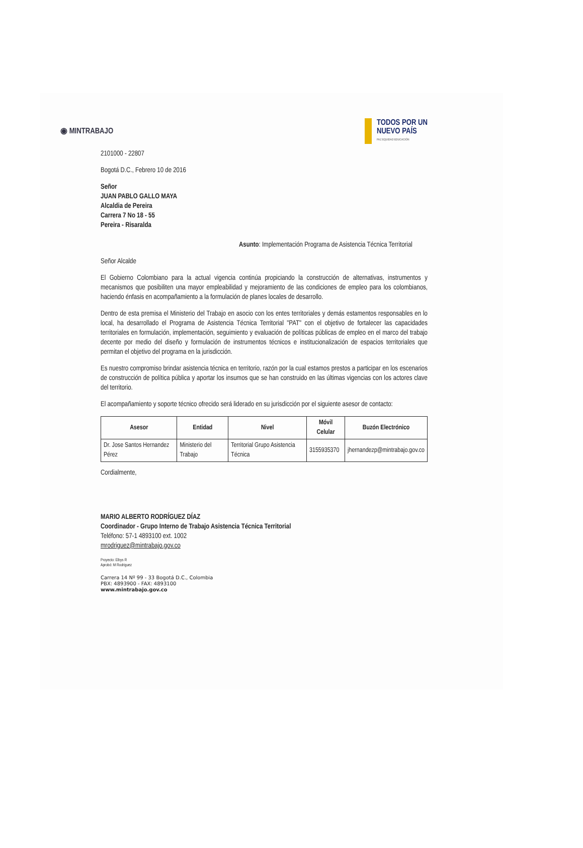◉ MINTRABAJO
TODOS POR UN
NUEVO PAÍS
PAZ EQUIDAD EDUCACIÓN
2101000 - 22807
Bogotá D.C., Febrero 10 de 2016
Señor
JUAN PABLO GALLO MAYA
Alcaldia de Pereira
Carrera 7 No 18 - 55
Pereira - Risaralda
Asunto: Implementación Programa de Asistencia Técnica Territorial
Señor Alcalde
El Gobierno Colombiano para la actual vigencia continúa propiciando la construcción de alternativas, instrumentos y mecanismos que posibiliten una mayor empleabilidad y mejoramiento de las condiciones de empleo para los colombianos, haciendo énfasis en acompañamiento a la formulación de planes locales de desarrollo.
Dentro de esta premisa el Ministerio del Trabajo en asocio con los entes territoriales y demás estamentos responsables en lo local, ha desarrollado el Programa de Asistencia Técnica Territorial "PAT" con el objetivo de fortalecer las capacidades territoriales en formulación, implementación, seguimiento y evaluación de políticas públicas de empleo en el marco del trabajo decente por medio del diseño y formulación de instrumentos técnicos e institucionalización de espacios territoriales que permitan el objetivo del programa en la jurisdicción.
Es nuestro compromiso brindar asistencia técnica en territorio, razón por la cual estamos prestos a participar en los escenarios de construcción de política pública y aportar los insumos que se han construido en las últimas vigencias con los actores clave del territorio.
El acompañamiento y soporte técnico ofrecido será liderado en su jurisdicción por el siguiente asesor de contacto:
| Asesor | Entidad | Nivel | Móvil Celular | Buzón Electrónico |
| --- | --- | --- | --- | --- |
| Dr. Jose Santos Hernandez Pérez | Ministerio del Trabajo | Territorial Grupo Asistencia Técnica | 3155935370 | jhernandezp@mintrabajo.gov.co |
Cordialmente,
MARIO ALBERTO RODRÍGUEZ DÍAZ
Coordinador - Grupo Interno de Trabajo Asistencia Técnica Territorial
Teléfono: 57-1 4893100 ext. 1002
mrodriguez@mintrabajo.gov.co
Proyecto: Elbys R
Aprobó: M Rodriguez
Carrera 14 Nº 99 - 33 Bogotá D.C., Colombia
PBX: 4893900 - FAX: 4893100
www.mintrabajo.gov.co